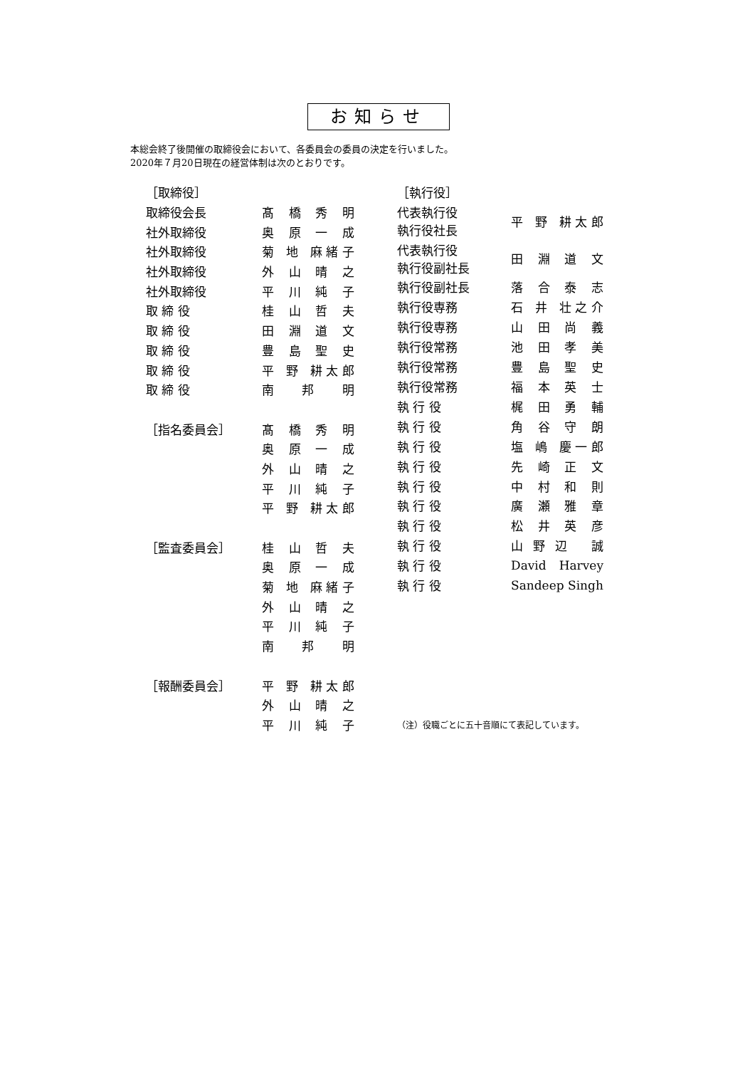お知らせ
本総会終了後開催の取締役会において、各委員会の委員の決定を行いました。
2020年７月20日現在の経営体制は次のとおりです。
| ［取締役］ | |
| 取締役会長 | 髙 橋 秀 明 |
| 社外取締役 | 奥 原 一 成 |
| 社外取締役 | 菊 地 麻緒子 |
| 社外取締役 | 外 山 晴 之 |
| 社外取締役 | 平 川 純 子 |
| 取 締 役 | 桂 山 哲 夫 |
| 取 締 役 | 田 淵 道 文 |
| 取 締 役 | 豊 島 聖 史 |
| 取 締 役 | 平 野 耕太郎 |
| 取 締 役 | 南 邦 明 |
| ［指名委員会］ | 髙 橋 秀 明 |
| | 奥 原 一 成 |
| | 外 山 晴 之 |
| | 平 川 純 子 |
| | 平 野 耕太郎 |
| ［監査委員会］ | 桂 山 哲 夫 |
| | 奥 原 一 成 |
| | 菊 地 麻緒子 |
| | 外 山 晴 之 |
| | 平 川 純 子 |
| | 南 邦 明 |
| ［報酬委員会］ | 平 野 耕太郎 |
| | 外 山 晴 之 |
| | 平 川 純 子 |
| ［執行役］ | |
| 代表執行役 執行役社長 | 平 野 耕太郎 |
| 代表執行役 執行役副社長 | 田 淵 道 文 |
| 執行役副社長 | 落 合 泰 志 |
| 執行役専務 | 石 井 壮之介 |
| 執行役専務 | 山 田 尚 義 |
| 執行役常務 | 池 田 孝 美 |
| 執行役常務 | 豊 島 聖 史 |
| 執行役常務 | 福 本 英 士 |
| 執 行 役 | 梶 田 勇 輔 |
| 執 行 役 | 角 谷 守 朗 |
| 執 行 役 | 塩 嶋 慶一郎 |
| 執 行 役 | 先 崎 正 文 |
| 執 行 役 | 中 村 和 則 |
| 執 行 役 | 廣 瀬 雅 章 |
| 執 行 役 | 松 井 英 彦 |
| 執 行 役 | 山野辺 誠 |
| 執 行 役 | David Harvey |
| 執 行 役 | Sandeep Singh |
| （注）役職ごとに五十音順にて表記しています。 | |